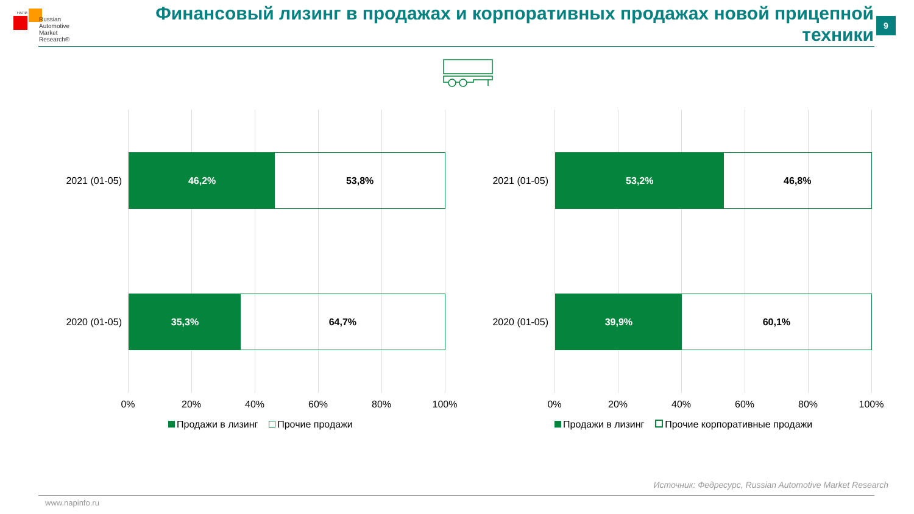НАПИ
Russian
Automotive
Market
Research®
Финансовый лизинг в продажах и корпоративных продажах новой прицепной техники
9
2021 (01-05)
46,2% 53,8%
2020 (01-05)
35,3% 64,7%
0% 20% 40% 60% 80% 100%
Продажи в лизинг Прочие продажи
2021 (01-05)
53,2% 46,8%
2020 (01-05)
39,9% 60,1%
0% 20% 40% 60% 80% 100%
Продажи в лизинг Прочие корпоративные продажи
Источник: Федресурс, Russian Automotive Market Research
www.napinfo.ru